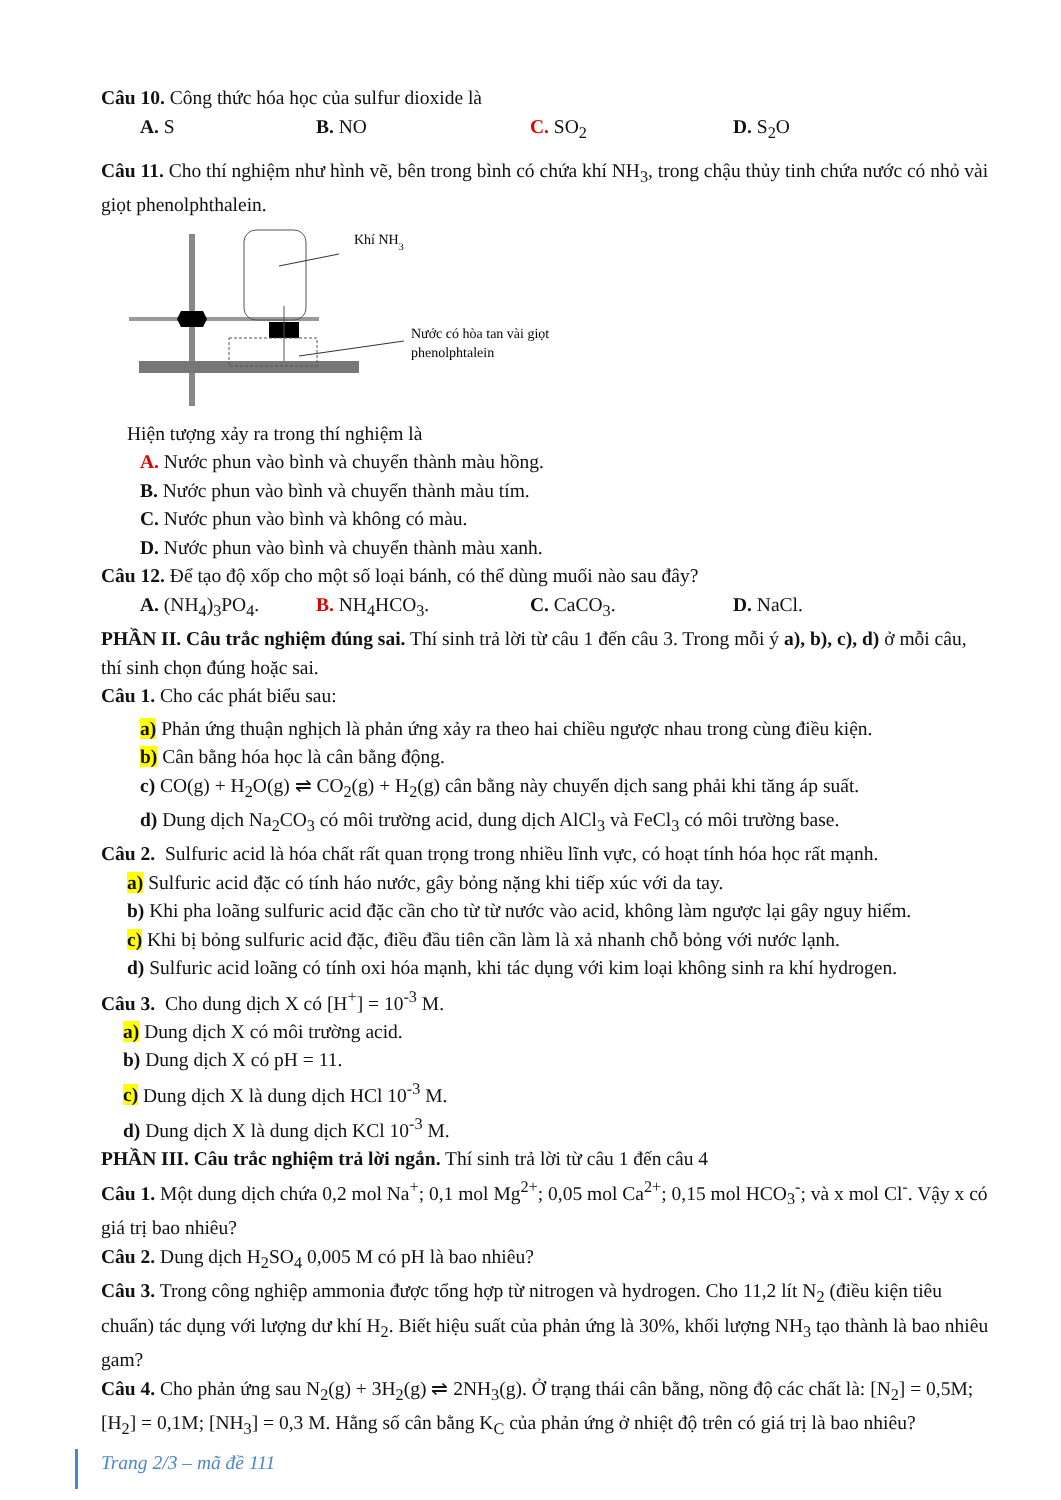Câu 10. Công thức hóa học của sulfur dioxide là
A. S B. NO C. SO<sub>2</sub> D. S<sub>2</sub>O
Câu 11. Cho thí nghiệm như hình vẽ, bên trong bình có chứa khí NH<sub>3</sub>, trong chậu thủy tinh chứa nước có nhỏ vài giọt phenolphthalein.
Khí NH3
Nước có hòa tan vài giọt
phenolphtalein
Hiện tượng xảy ra trong thí nghiệm là
A. Nước phun vào bình và chuyển thành màu hồng.
B. Nước phun vào bình và chuyển thành màu tím.
C. Nước phun vào bình và không có màu.
D. Nước phun vào bình và chuyển thành màu xanh.
Câu 12. Để tạo độ xốp cho một số loại bánh, có thể dùng muối nào sau đây?
A. (NH<sub>4</sub>)<sub>3</sub>PO<sub>4</sub>. B. NH<sub>4</sub>HCO<sub>3</sub>. C. CaCO<sub>3</sub>. D. NaCl.
PHẦN II. Câu trắc nghiệm đúng sai. Thí sinh trả lời từ câu 1 đến câu 3. Trong mỗi ý a), b), c), d) ở mỗi câu, thí sinh chọn đúng hoặc sai.
Câu 1. Cho các phát biểu sau:
a) Phản ứng thuận nghịch là phản ứng xảy ra theo hai chiều ngược nhau trong cùng điều kiện.
b) Cân bằng hóa học là cân bằng động.
c) CO(g) + H<sub>2</sub>O(g) ⇌ CO<sub>2</sub>(g) + H<sub>2</sub>(g) cân bằng này chuyển dịch sang phải khi tăng áp suất.
d) Dung dịch Na<sub>2</sub>CO<sub>3</sub> có môi trường acid, dung dịch AlCl<sub>3</sub> và FeCl<sub>3</sub> có môi trường base.
Câu 2. Sulfuric acid là hóa chất rất quan trọng trong nhiều lĩnh vực, có hoạt tính hóa học rất mạnh.
a) Sulfuric acid đặc có tính háo nước, gây bỏng nặng khi tiếp xúc với da tay.
b) Khi pha loãng sulfuric acid đặc cần cho từ từ nước vào acid, không làm ngược lại gây nguy hiểm.
c) Khi bị bỏng sulfuric acid đặc, điều đầu tiên cần làm là xả nhanh chỗ bỏng với nước lạnh.
d) Sulfuric acid loãng có tính oxi hóa mạnh, khi tác dụng với kim loại không sinh ra khí hydrogen.
Câu 3. Cho dung dịch X có [H<sup>+</sup>] = 10<sup>-3</sup> M.
a) Dung dịch X có môi trường acid.
b) Dung dịch X có pH = 11.
c) Dung dịch X là dung dịch HCl 10<sup>-3</sup> M.
d) Dung dịch X là dung dịch KCl 10<sup>-3</sup> M.
PHẦN III. Câu trắc nghiệm trả lời ngắn. Thí sinh trả lời từ câu 1 đến câu 4
Câu 1. Một dung dịch chứa 0,2 mol Na<sup>+</sup>; 0,1 mol Mg<sup>2+</sup>; 0,05 mol Ca<sup>2+</sup>; 0,15 mol HCO<sub>3</sub><sup>-</sup>; và x mol Cl<sup>-</sup>. Vậy x có giá trị bao nhiêu?
Câu 2. Dung dịch H<sub>2</sub>SO<sub>4</sub> 0,005 M có pH là bao nhiêu?
Câu 3. Trong công nghiệp ammonia được tổng hợp từ nitrogen và hydrogen. Cho 11,2 lít N<sub>2</sub> (điều kiện tiêu chuẩn) tác dụng với lượng dư khí H<sub>2</sub>. Biết hiệu suất của phản ứng là 30%, khối lượng NH<sub>3</sub> tạo thành là bao nhiêu gam?
Câu 4. Cho phản ứng sau N<sub>2</sub>(g) + 3H<sub>2</sub>(g) ⇌ 2NH<sub>3</sub>(g). Ở trạng thái cân bằng, nồng độ các chất là: [N<sub>2</sub>] = 0,5M; [H<sub>2</sub>] = 0,1M; [NH<sub>3</sub>] = 0,3 M. Hằng số cân bằng K<sub>C</sub> của phản ứng ở nhiệt độ trên có giá trị là bao nhiêu?
Trang 2/3 – mã đề 111